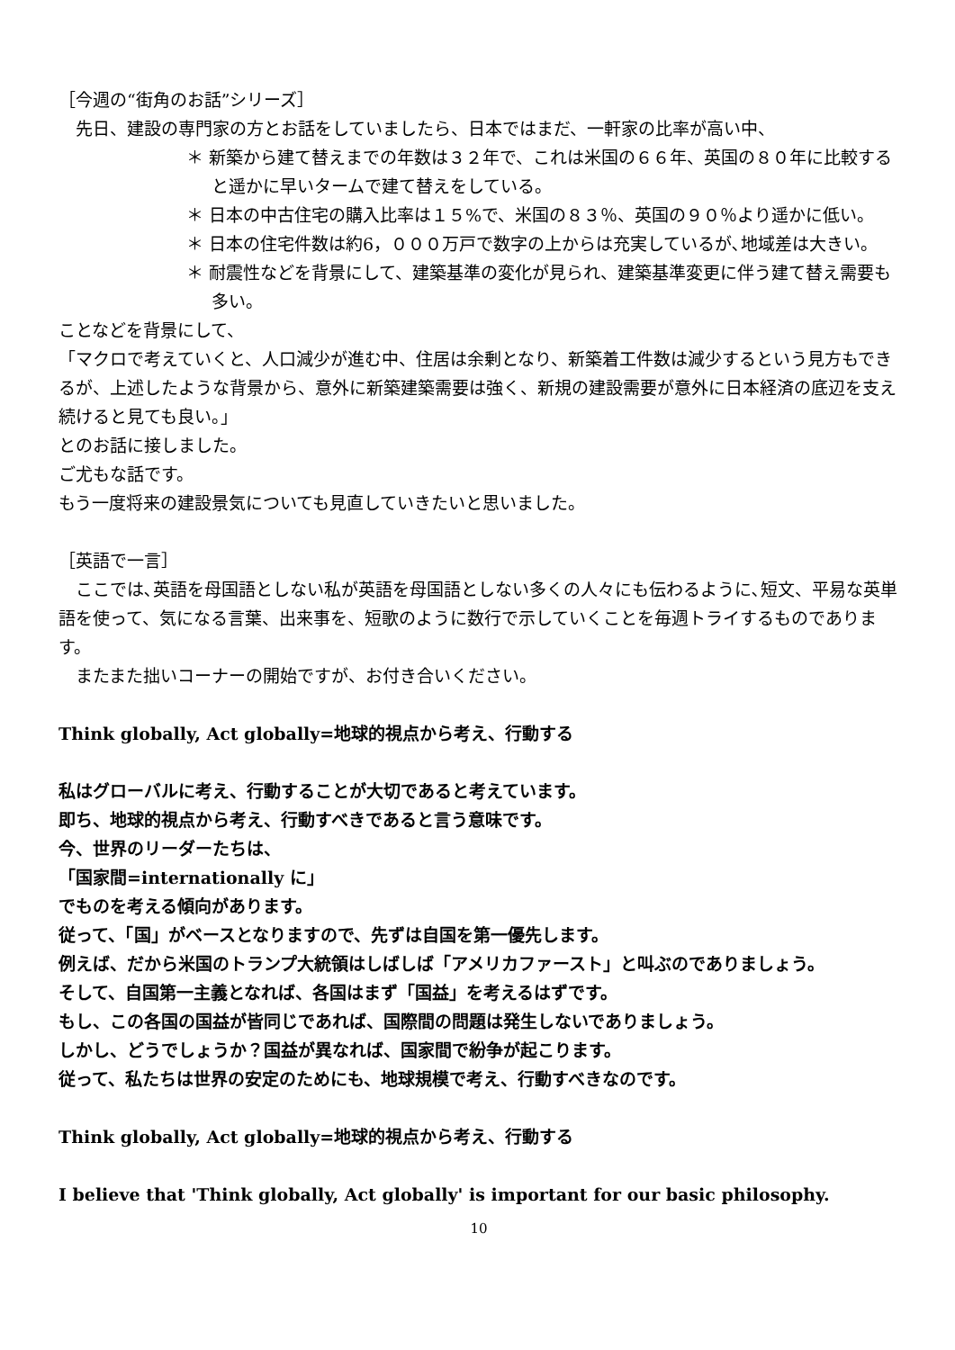［今週の“街角のお話”シリーズ］
　先日、建設の専門家の方とお話をしていましたら、日本ではまだ、一軒家の比率が高い中、
＊ 新築から建て替えまでの年数は３２年で、これは米国の６６年、英国の８０年に比較すると遥かに早いタームで建て替えをしている。
＊ 日本の中古住宅の購入比率は１５%で、米国の８３％、英国の９０％より遥かに低い。
＊ 日本の住宅件数は約6，０００万戸で数字の上からは充実しているが､地域差は大きい。
＊ 耐震性などを背景にして、建築基準の変化が見られ、建築基準変更に伴う建て替え需要も多い。
ことなどを背景にして、
「マクロで考えていくと、人口減少が進む中、住居は余剰となり、新築着工件数は減少するという見方もできるが、上述したような背景から、意外に新築建築需要は強く、新規の建設需要が意外に日本経済の底辺を支え続けると見ても良い。」
とのお話に接しました。
ご尤もな話です。
もう一度将来の建設景気についても見直していきたいと思いました。
［英語で一言］
　ここでは､英語を母国語としない私が英語を母国語としない多くの人々にも伝わるように､短文、平易な英単語を使って、気になる言葉、出来事を、短歌のように数行で示していくことを毎週トライするものであります。
　またまた拙いコーナーの開始ですが、お付き合いください。
Think globally, Act globally=地球的視点から考え、行動する
私はグローバルに考え、行動することが大切であると考えています。
即ち、地球的視点から考え、行動すべきであると言う意味です。
今、世界のリーダーたちは、
「国家間=internationally に」
でものを考える傾向があります。
従って、「国」がベースとなりますので、先ずは自国を第一優先します。
例えば、だから米国のトランプ大統領はしばしば「アメリカファースト」と叫ぶのでありましょう。
そして、自国第一主義となれば、各国はまず「国益」を考えるはずです。
もし、この各国の国益が皆同じであれば、国際間の問題は発生しないでありましょう。
しかし、どうでしょうか？国益が異なれば、国家間で紛争が起こります。
従って、私たちは世界の安定のためにも、地球規模で考え、行動すべきなのです。
Think globally, Act globally=地球的視点から考え、行動する
I believe that 'Think globally, Act globally' is important for our basic philosophy.
10